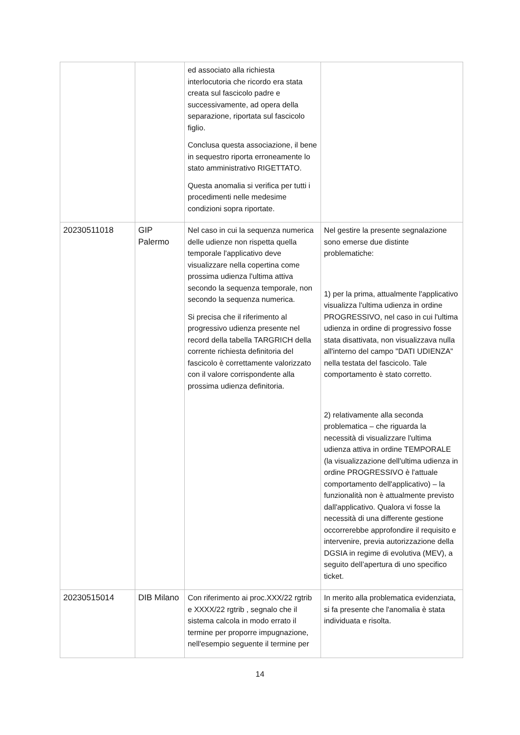| | | ed associato alla richiesta interlocutoria che ricordo era stata creata sul fascicolo padre e successivamente, ad opera della separazione, riportata sul fascicolo figlio. Conclusa questa associazione, il bene in sequestro riporta erroneamente lo stato amministrativo RIGETTATO. Questa anomalia si verifica per tutti i procedimenti nelle medesime condizioni sopra riportate. | |
| 20230511018 | GIP Palermo | Nel caso in cui la sequenza numerica delle udienze non rispetta quella temporale l'applicativo deve visualizzare nella copertina come prossima udienza l'ultima attiva secondo la sequenza temporale, non secondo la sequenza numerica. Si precisa che il riferimento al progressivo udienza presente nel record della tabella TARGRICH della corrente richiesta definitoria del fascicolo è correttamente valorizzato con il valore corrispondente alla prossima udienza definitoria. | Nel gestire la presente segnalazione sono emerse due distinte problematiche: 1) per la prima, attualmente l'applicativo visualizza l'ultima udienza in ordine PROGRESSIVO, nel caso in cui l'ultima udienza in ordine di progressivo fosse stata disattivata, non visualizzava nulla all'interno del campo "DATI UDIENZA" nella testata del fascicolo. Tale comportamento è stato corretto. 2) relativamente alla seconda problematica – che riguarda la necessità di visualizzare l'ultima udienza attiva in ordine TEMPORALE (la visualizzazione dell'ultima udienza in ordine PROGRESSIVO è l'attuale comportamento dell'applicativo) – la funzionalità non è attualmente previsto dall'applicativo. Qualora vi fosse la necessità di una differente gestione occorrerebbe approfondire il requisito e intervenire, previa autorizzazione della DGSIA in regime di evolutiva (MEV), a seguito dell’apertura di uno specifico ticket. |
| 20230515014 | DIB Milano | Con riferimento ai proc.XXX/22 rgtrib e XXXX/22 rgtrib , segnalo che il sistema calcola in modo errato il termine per proporre impugnazione, nell'esempio seguente il termine per | In merito alla problematica evidenziata, si fa presente che l'anomalia è stata individuata e risolta. |
14